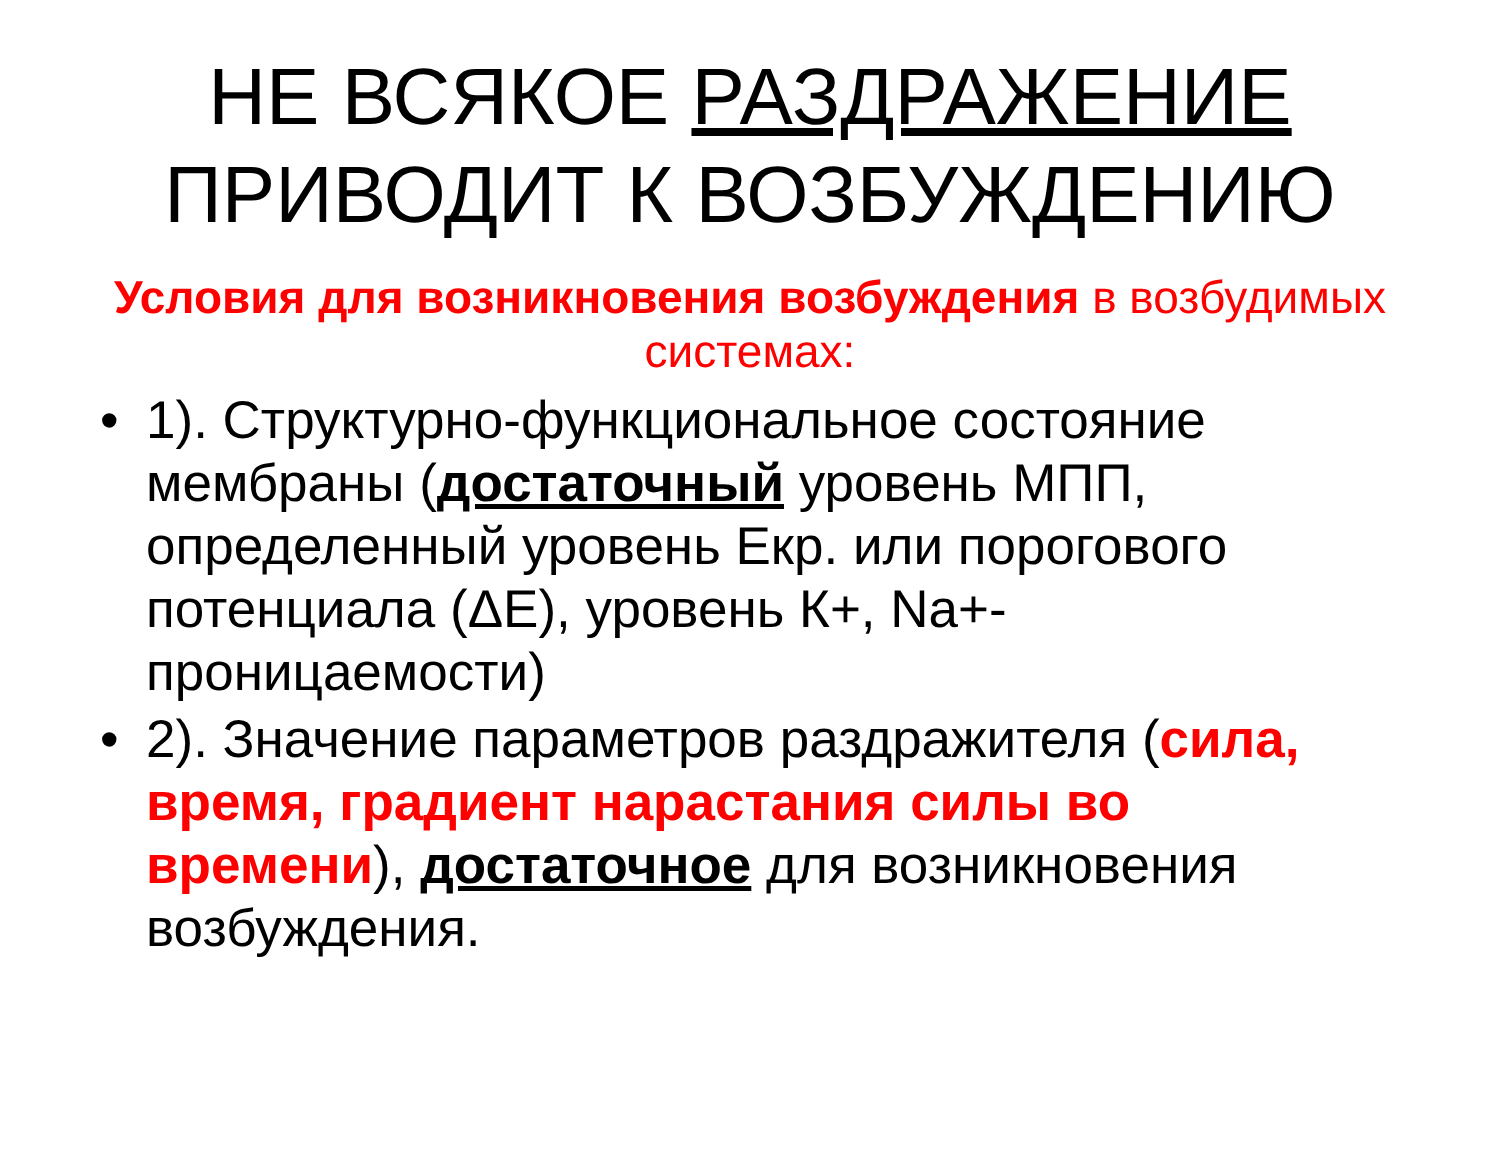НЕ ВСЯКОЕ РАЗДРАЖЕНИЕ
ПРИВОДИТ К ВОЗБУЖДЕНИЮ
Условия для возникновения возбуждения в возбудимых системах:
• 1). Структурно-функциональное состояние мембраны (достаточный уровень МПП, определенный уровень Екр. или порогового потенциала (ΔЕ), уровень К+, Na+-проницаемости)
• 2). Значение параметров раздражителя (сила, время, градиент нарастания силы во времени), достаточное для возникновения возбуждения.